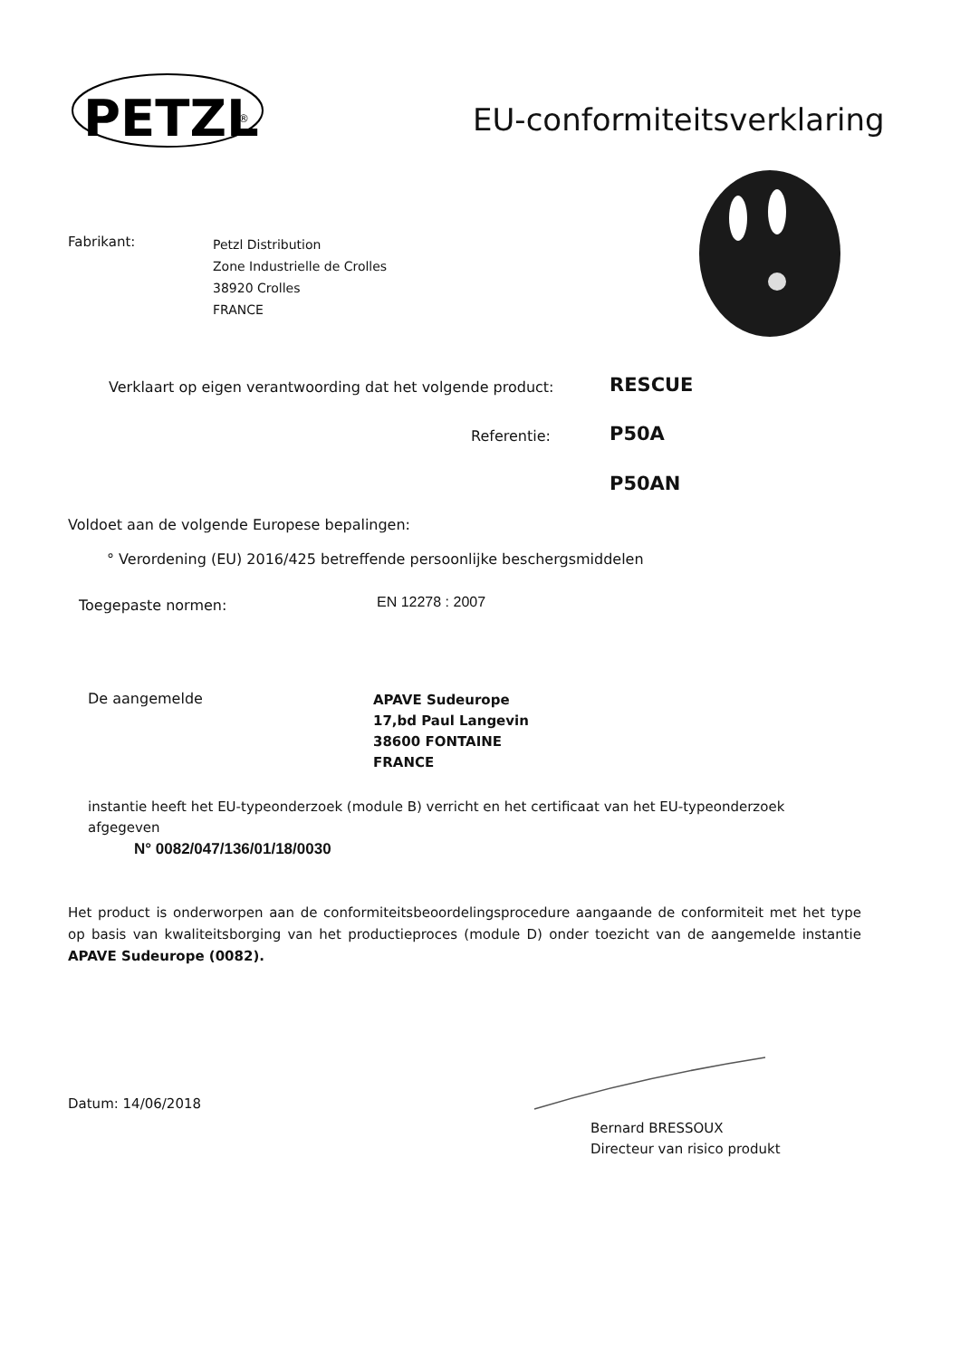PETZL
®
EU-conformiteitsverklaring
Fabrikant:
Petzl Distribution
Zone Industrielle de Crolles
38920 Crolles
FRANCE
Verklaart op eigen verantwoording dat het volgende product:
RESCUE
Referentie: P50A
P50AN
Voldoet aan de volgende Europese bepalingen:
° Verordening (EU) 2016/425 betreffende persoonlijke beschergsmiddelen
Toegepaste normen: EN 12278 : 2007
De aangemelde
APAVE Sudeurope
17,bd Paul Langevin
38600 FONTAINE
FRANCE
instantie heeft het EU-typeonderzoek (module B) verricht en het certificaat van het EU-typeonderzoek afgegeven
N° 0082/047/136/01/18/0030
Het product is onderworpen aan de conformiteitsbeoordelingsprocedure aangaande de conformiteit met het type op basis van kwaliteitsborging van het productieproces (module D) onder toezicht van de aangemelde instantie APAVE Sudeurope (0082).
Datum: 14/06/2018
Bernard BRESSOUX
Directeur van risico produkt